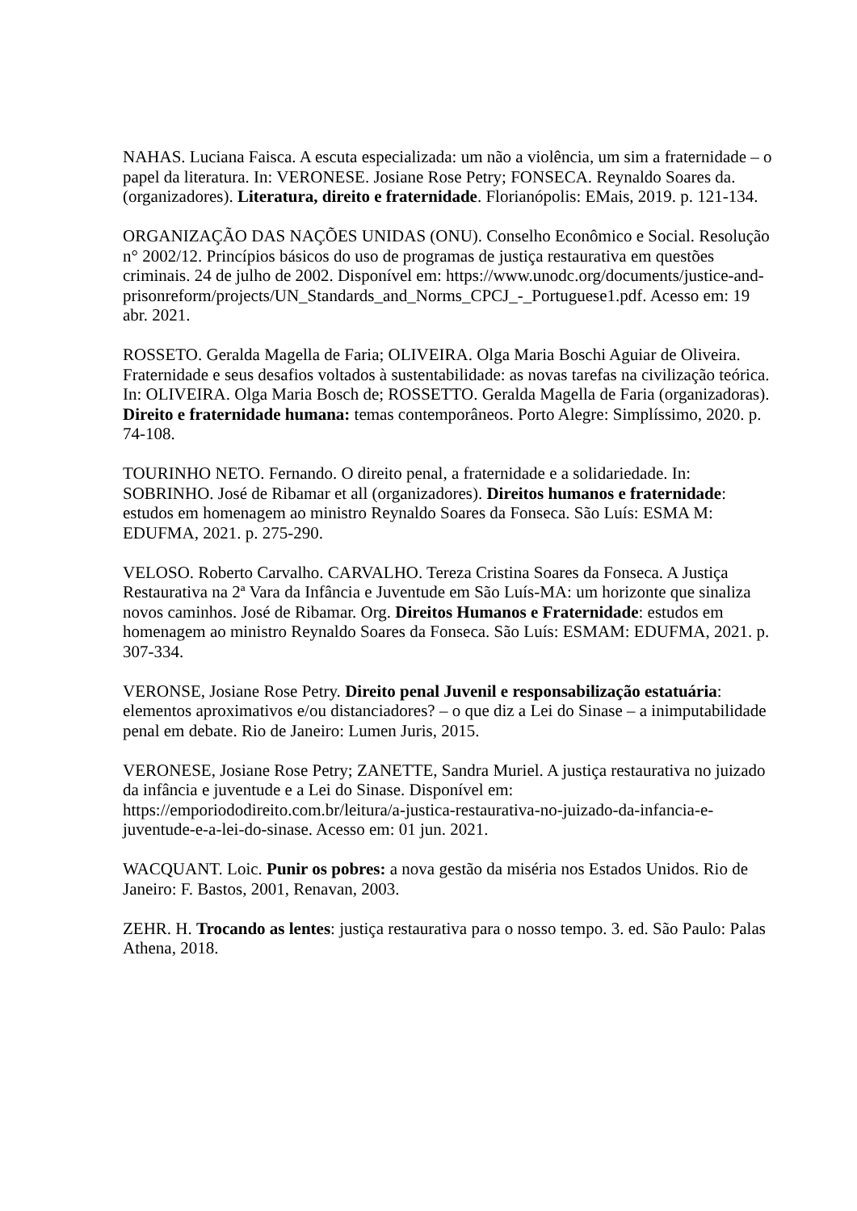NAHAS. Luciana Faisca. A escuta especializada: um não a violência, um sim a fraternidade – o papel da literatura. In: VERONESE. Josiane Rose Petry; FONSECA. Reynaldo Soares da.(organizadores). Literatura, direito e fraternidade. Florianópolis: EMais, 2019. p. 121-134.
ORGANIZAÇÃO DAS NAÇÕES UNIDAS (ONU). Conselho Econômico e Social. Resolução n° 2002/12. Princípios básicos do uso de programas de justiça restaurativa em questões criminais. 24 de julho de 2002. Disponível em: https://www.unodc.org/documents/justice-and-prisonreform/projects/UN_Standards_and_Norms_CPCJ_-_Portuguese1.pdf. Acesso em: 19 abr. 2021.
ROSSETO. Geralda Magella de Faria; OLIVEIRA. Olga Maria Boschi Aguiar de Oliveira. Fraternidade e seus desafios voltados à sustentabilidade: as novas tarefas na civilização teórica. In: OLIVEIRA. Olga Maria Bosch de; ROSSETTO. Geralda Magella de Faria (organizadoras). Direito e fraternidade humana: temas contemporâneos. Porto Alegre: Simplíssimo, 2020. p. 74-108.
TOURINHO NETO. Fernando. O direito penal, a fraternidade e a solidariedade. In: SOBRINHO. José de Ribamar et all (organizadores). Direitos humanos e fraternidade: estudos em homenagem ao ministro Reynaldo Soares da Fonseca. São Luís: ESMA M: EDUFMA, 2021. p. 275-290.
VELOSO. Roberto Carvalho. CARVALHO. Tereza Cristina Soares da Fonseca. A Justiça Restaurativa na 2ª Vara da Infância e Juventude em São Luís-MA: um horizonte que sinaliza novos caminhos. José de Ribamar. Org. Direitos Humanos e Fraternidade: estudos em homenagem ao ministro Reynaldo Soares da Fonseca. São Luís: ESMAM: EDUFMA, 2021. p. 307-334.
VERONSE, Josiane Rose Petry. Direito penal Juvenil e responsabilização estatuária: elementos aproximativos e/ou distanciadores? – o que diz a Lei do Sinase – a inimputabilidade penal em debate. Rio de Janeiro: Lumen Juris, 2015.
VERONESE, Josiane Rose Petry; ZANETTE, Sandra Muriel. A justiça restaurativa no juizado da infância e juventude e a Lei do Sinase. Disponível em: https://emporiododireito.com.br/leitura/a-justica-restaurativa-no-juizado-da-infancia-e-juventude-e-a-lei-do-sinase. Acesso em: 01 jun. 2021.
WACQUANT. Loic. Punir os pobres: a nova gestão da miséria nos Estados Unidos. Rio de Janeiro: F. Bastos, 2001, Renavan, 2003.
ZEHR. H. Trocando as lentes: justiça restaurativa para o nosso tempo. 3. ed. São Paulo: Palas Athena, 2018.